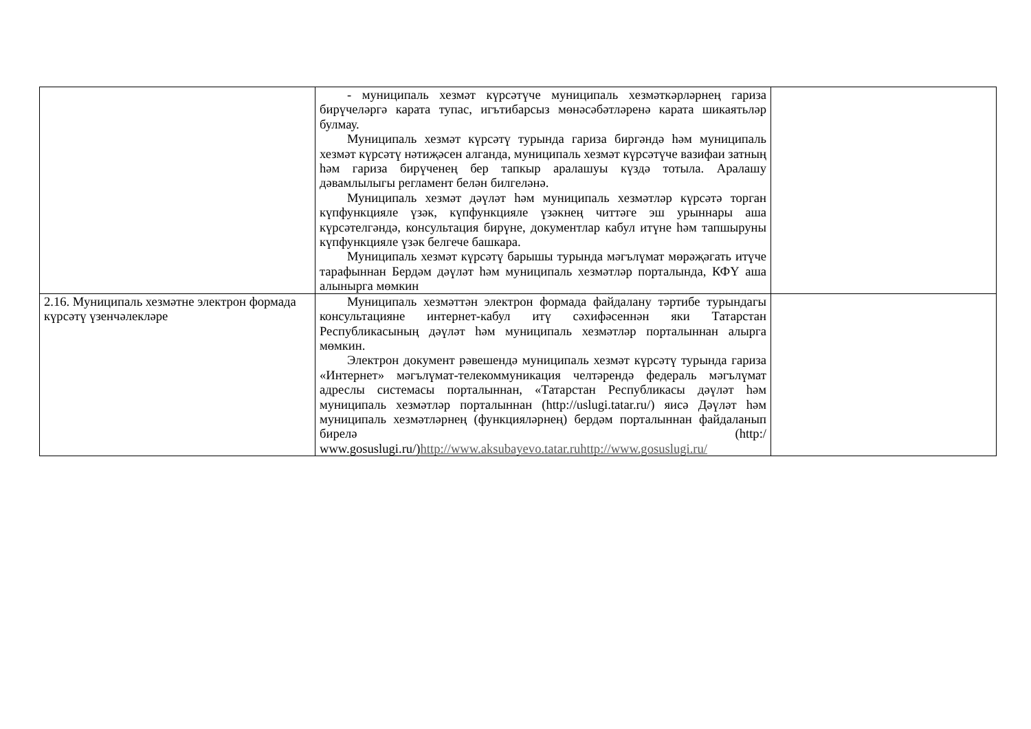| | - муниципаль хезмәт күрсәтүче муниципаль хезмәткәрләрнең гариза бирүчеләргә карата тупас, игътибарсыз мөнәсәбәтләренә карата шикаятьләр булмау. Муниципаль хезмәт күрсәтү турында гариза биргәндә һәм муниципаль хезмәт күрсәтү нәтиҗәсен алганда, муниципаль хезмәт күрсәтүче вазифаи затның һәм гариза бирүченең бер тапкыр аралашуы күздә тотыла. Аралашу дәвамлылыгы регламент белән билгеләнә. Муниципаль хезмәт дәүләт һәм муниципаль хезмәтләр күрсәтә торган күпфункцияле үзәк, күпфункцияле үзәкнең читтәге эш урыннары аша күрсәтелгәндә, консультация бирүне, документлар кабул итүне һәм тапшыруны күпфункцияле үзәк белгече башкара. Муниципаль хезмәт күрсәтү барышы турында мәгълүмат мөрәҗәгать итүче тарафыннан Бердәм дәүләт һәм муниципаль хезмәтләр порталында, КФҮ аша алынырга мөмкин | |
| 2.16. Муниципаль хезмәтне электрон формада күрсәтү үзенчәлекләре | Муниципаль хезмәттән электрон формада файдалану тәртибе турындагы консультацияне интернет-кабул итү сәхифәсеннән яки Татарстан Республикасының дәүләт һәм муниципаль хезмәтләр порталыннан алырга мөмкин. Электрон документ рәвешендә муниципаль хезмәт күрсәтү турында гариза «Интернет» мәгълүмат-телекоммуникация челтәрендә федераль мәгълүмат адреслы системасы порталыннан, «Татарстан Республикасы дәүләт һәм муниципаль хезмәтләр порталыннан (http://uslugi.tatar.ru/) яисә Дәүләт һәм муниципаль хезмәтләрнең (функцияләрнең) бердәм порталыннан файдаланып бирелә (http:/ www.gosuslugi.ru/) http://www.aksubayevo.tatar.ruhttp://www.gosuslugi.ru/ | |